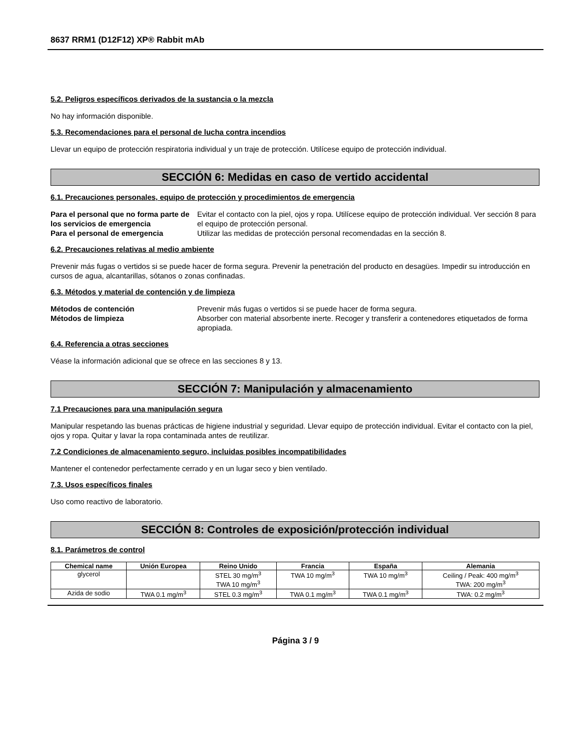8637 RRM1 (D12F12) XP® Rabbit mAb
5.2. Peligros específicos derivados de la sustancia o la mezcla
No hay información disponible.
5.3. Recomendaciones para el personal de lucha contra incendios
Llevar un equipo de protección respiratoria individual y un traje de protección. Utilícese equipo de protección individual.
SECCIÓN 6: Medidas en caso de vertido accidental
6.1. Precauciones personales, equipo de protección y procedimientos de emergencia
Para el personal que no forma parte de los servicios de emergencia
Evitar el contacto con la piel, ojos y ropa. Utilícese equipo de protección individual. Ver sección 8 para el equipo de protección personal.
Para el personal de emergencia Utilizar las medidas de protección personal recomendadas en la sección 8.
6.2. Precauciones relativas al medio ambiente
Prevenir más fugas o vertidos si se puede hacer de forma segura. Prevenir la penetración del producto en desagües. Impedir su introducción en cursos de agua, alcantarillas, sótanos o zonas confinadas.
6.3. Métodos y material de contención y de limpieza
Métodos de contención Prevenir más fugas o vertidos si se puede hacer de forma segura.
Métodos de limpieza Absorber con material absorbente inerte. Recoger y transferir a contenedores etiquetados de forma apropiada.
6.4. Referencia a otras secciones
Véase la información adicional que se ofrece en las secciones 8 y 13.
SECCIÓN 7: Manipulación y almacenamiento
7.1 Precauciones para una manipulación segura
Manipular respetando las buenas prácticas de higiene industrial y seguridad. Llevar equipo de protección individual. Evitar el contacto con la piel, ojos y ropa. Quitar y lavar la ropa contaminada antes de reutilizar.
7.2 Condiciones de almacenamiento seguro, incluidas posibles incompatibilidades
Mantener el contenedor perfectamente cerrado y en un lugar seco y bien ventilado.
7.3. Usos específicos finales
Uso como reactivo de laboratorio.
SECCIÓN 8: Controles de exposición/protección individual
8.1. Parámetros de control
| Chemical name | Unión Europea | Reino Unido | Francia | España | Alemania |
| --- | --- | --- | --- | --- | --- |
| glycerol | | STEL 30 mg/m<sup>3</sup> TWA 10 mg/m<sup>3</sup> | TWA 10 mg/m<sup>3</sup> | TWA 10 mg/m<sup>3</sup> | Ceiling / Peak: 400 mg/m<sup>3</sup> TWA: 200 mg/m<sup>3</sup> |
| Azida de sodio | TWA 0.1 mg/m<sup>3</sup> | STEL 0.3 mg/m<sup>3</sup> | TWA 0.1 mg/m<sup>3</sup> | TWA 0.1 mg/m<sup>3</sup> | TWA: 0.2 mg/m<sup>3</sup> |
Página 3 / 9